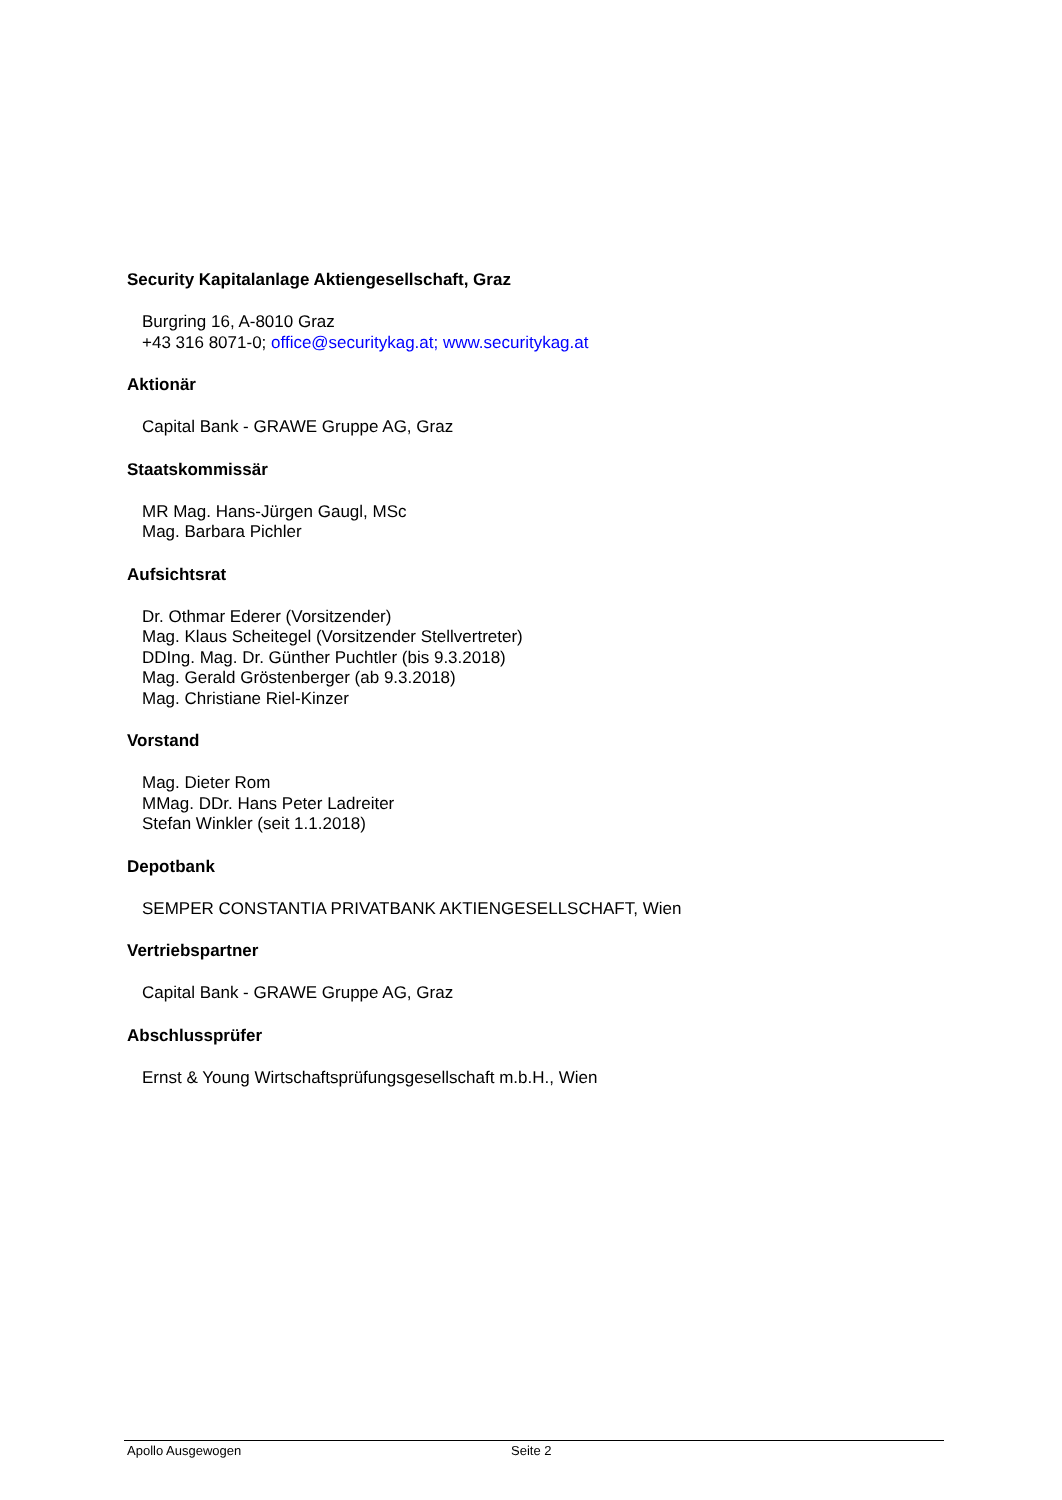Security Kapitalanlage Aktiengesellschaft, Graz
Burgring 16, A-8010 Graz
+43 316 8071-0; office@securitykag.at; www.securitykag.at
Aktionär
Capital Bank - GRAWE Gruppe AG, Graz
Staatskommissär
MR Mag. Hans-Jürgen Gaugl, MSc
Mag. Barbara Pichler
Aufsichtsrat
Dr. Othmar Ederer (Vorsitzender)
Mag. Klaus Scheitegel (Vorsitzender Stellvertreter)
DDIng. Mag. Dr. Günther Puchtler (bis 9.3.2018)
Mag. Gerald Gröstenberger (ab 9.3.2018)
Mag. Christiane Riel-Kinzer
Vorstand
Mag. Dieter Rom
MMag. DDr. Hans Peter Ladreiter
Stefan Winkler (seit 1.1.2018)
Depotbank
SEMPER CONSTANTIA PRIVATBANK AKTIENGESELLSCHAFT, Wien
Vertriebspartner
Capital Bank - GRAWE Gruppe AG, Graz
Abschlussprüfer
Ernst & Young Wirtschaftsprüfungsgesellschaft m.b.H., Wien
Apollo Ausgewogen Seite 2